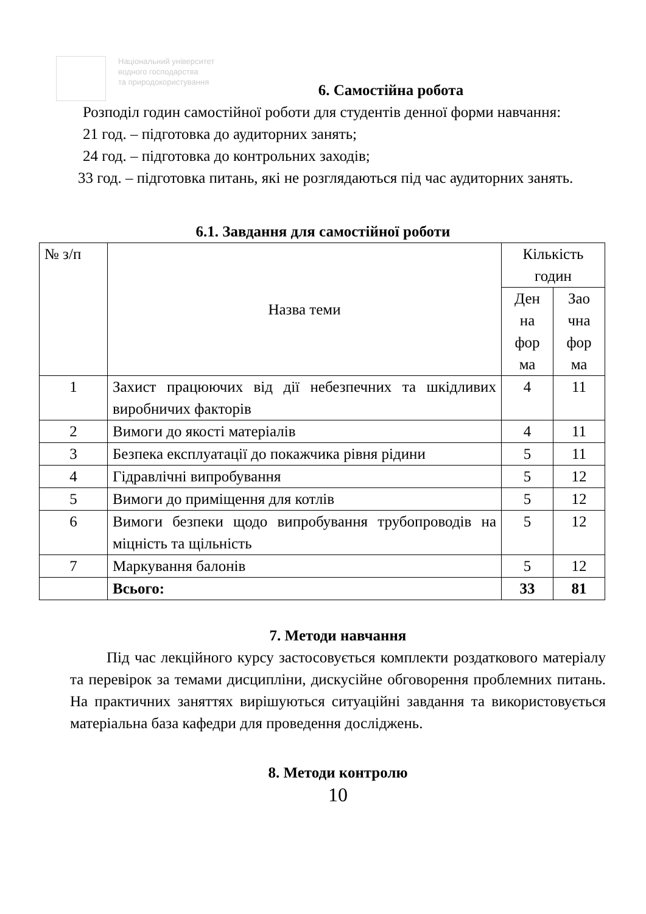Національний університет
водного господарства
та природокористування
6. Самостійна робота
Розподіл годин самостійної роботи для студентів денної форми навчання:
21 год. – підготовка до аудиторних занять;
24 год. – підготовка до контрольних заходів;
33 год. – підготовка питань, які не розглядаються під час аудиторних занять.
6.1. Завдання для самостійної роботи
| № з/п | Назва теми | Кількість годин | |
| --- | --- | --- | --- |
| | | Ден на фор ма | Зао чна фор ма |
| 1 | Захист працюючих від дії небезпечних та шкідливих виробничих факторів | 4 | 11 |
| 2 | Вимоги до якості матеріалів | 4 | 11 |
| 3 | Безпека експлуатації до покажчика рівня рідини | 5 | 11 |
| 4 | Гідравлічні випробування | 5 | 12 |
| 5 | Вимоги до приміщення для котлів | 5 | 12 |
| 6 | Вимоги безпеки щодо випробування трубопроводів на міцність та щільність | 5 | 12 |
| 7 | Маркування балонів | 5 | 12 |
| | Всього: | 33 | 81 |
7. Методи навчання
Під час лекційного курсу застосовується комплекти роздаткового матеріалу та перевірок за темами дисципліни, дискусійне обговорення проблемних питань. На практичних заняттях вирішуються ситуаційні завдання та використовується матеріальна база кафедри для проведення досліджень.
8. Методи контролю
10